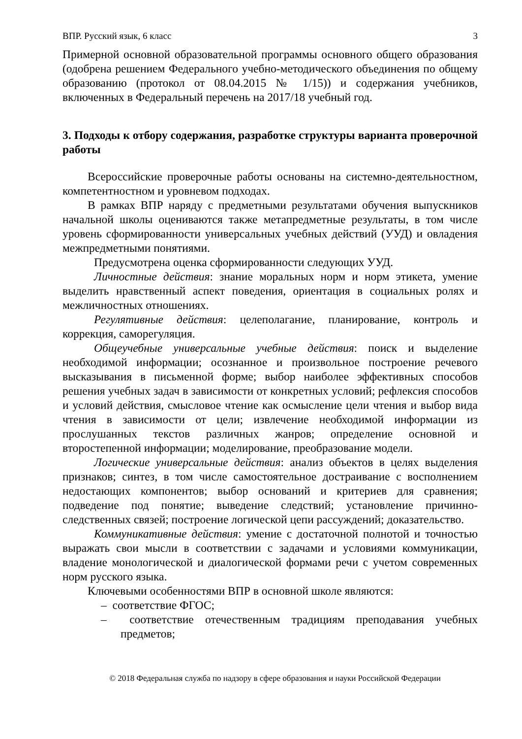ВПР. Русский язык, 6 класс 3
Примерной основной образовательной программы основного общего образования (одобрена решением Федерального учебно-методического объединения по общему образованию (протокол от 08.04.2015 № 1/15)) и содержания учебников, включенных в Федеральный перечень на 2017/18 учебный год.
3. Подходы к отбору содержания, разработке структуры варианта проверочной работы
Всероссийские проверочные работы основаны на системно-деятельностном, компетентностном и уровневом подходах.
В рамках ВПР наряду с предметными результатами обучения выпускников начальной школы оцениваются также метапредметные результаты, в том числе уровень сформированности универсальных учебных действий (УУД) и овладения межпредметными понятиями.
Предусмотрена оценка сформированности следующих УУД.
Личностные действия: знание моральных норм и норм этикета, умение выделить нравственный аспект поведения, ориентация в социальных ролях и межличностных отношениях.
Регулятивные действия: целеполагание, планирование, контроль и коррекция, саморегуляция.
Общеучебные универсальные учебные действия: поиск и выделение необходимой информации; осознанное и произвольное построение речевого высказывания в письменной форме; выбор наиболее эффективных способов решения учебных задач в зависимости от конкретных условий; рефлексия способов и условий действия, смысловое чтение как осмысление цели чтения и выбор вида чтения в зависимости от цели; извлечение необходимой информации из прослушанных текстов различных жанров; определение основной и второстепенной информации; моделирование, преобразование модели.
Логические универсальные действия: анализ объектов в целях выделения признаков; синтез, в том числе самостоятельное достраивание с восполнением недостающих компонентов; выбор оснований и критериев для сравнения; подведение под понятие; выведение следствий; установление причинно-следственных связей; построение логической цепи рассуждений; доказательство.
Коммуникативные действия: умение с достаточной полнотой и точностью выражать свои мысли в соответствии с задачами и условиями коммуникации, владение монологической и диалогической формами речи с учетом современных норм русского языка.
Ключевыми особенностями ВПР в основной школе являются:
– соответствие ФГОС;
– соответствие отечественным традициям преподавания учебных предметов;
© 2018 Федеральная служба по надзору в сфере образования и науки Российской Федерации